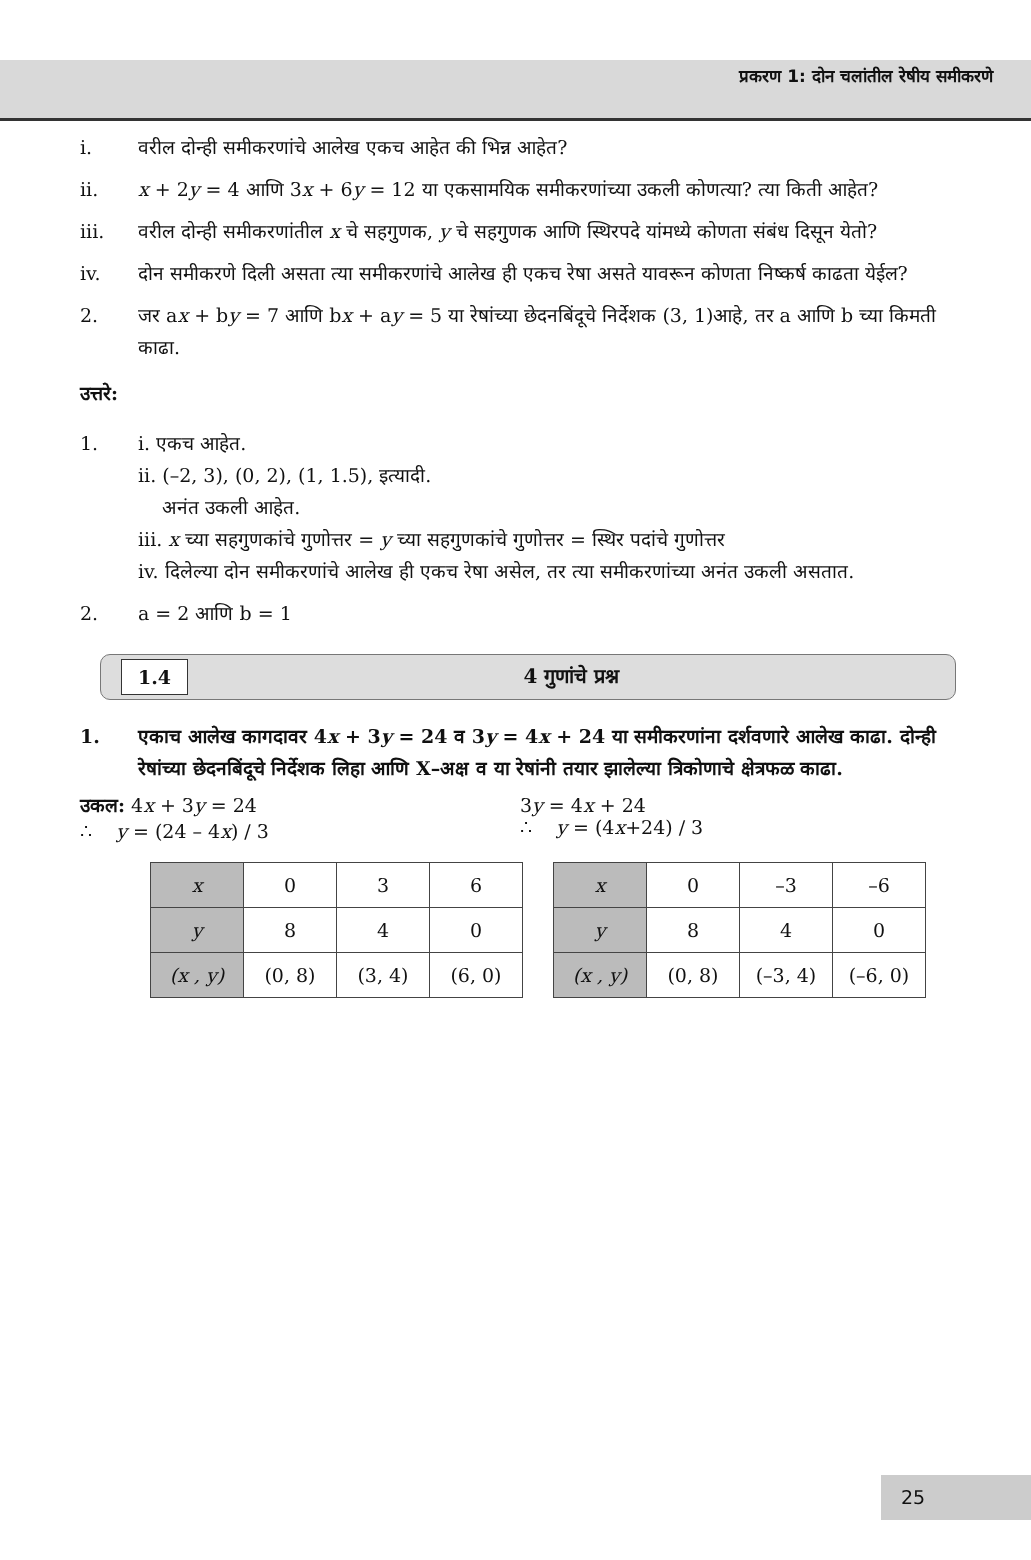प्रकरण 1: दोन चलांतील रेषीय समीकरणे
i. वरील दोन्ही समीकरणांचे आलेख एकच आहेत की भिन्न आहेत?
ii. x + 2y = 4 आणि 3x + 6y = 12 या एकसामयिक समीकरणांच्या उकली कोणत्या? त्या किती आहेत?
iii. वरील दोन्ही समीकरणांतील x चे सहगुणक, y चे सहगुणक आणि स्थिरपदे यांमध्ये कोणता संबंध दिसून येतो?
iv. दोन समीकरणे दिली असता त्या समीकरणांचे आलेख ही एकच रेषा असते यावरून कोणता निष्कर्ष काढता येईल?
2. जर ax + by = 7 आणि bx + ay = 5 या रेषांच्या छेदनबिंदूचे निर्देशक (3, 1)आहे, तर a आणि b च्या किमती काढा.
उत्तरे:
1. i. एकच आहेत.
ii. (–2, 3), (0, 2), (1, 1.5), इत्यादी.
अनंत उकली आहेत.
iii. x च्या सहगुणकांचे गुणोत्तर = y च्या सहगुणकांचे गुणोत्तर = स्थिर पदांचे गुणोत्तर
iv. दिलेल्या दोन समीकरणांचे आलेख ही एकच रेषा असेल, तर त्या समीकरणांच्या अनंत उकली असतात.
2. a = 2 आणि b = 1
1.4 4 गुणांचे प्रश्न
1. एकाच आलेख कागदावर 4x + 3y = 24 व 3y = 4x + 24 या समीकरणांना दर्शवणारे आलेख काढा. दोन्ही रेषांच्या छेदनबिंदूचे निर्देशक लिहा आणि X–अक्ष व या रेषांनी तयार झालेल्या त्रिकोणाचे क्षेत्रफळ काढा.
उकल: 4x + 3y = 24
∴ y = (24 – 4x) / 3
3y = 4x + 24
∴ y = (4x+24) / 3
| x | 0 | 3 | 6 |
| y | 8 | 4 | 0 |
| (x , y) | (0, 8) | (3, 4) | (6, 0) |
| x | 0 | –3 | –6 |
| y | 8 | 4 | 0 |
| (x , y) | (0, 8) | (–3, 4) | (–6, 0) |
25